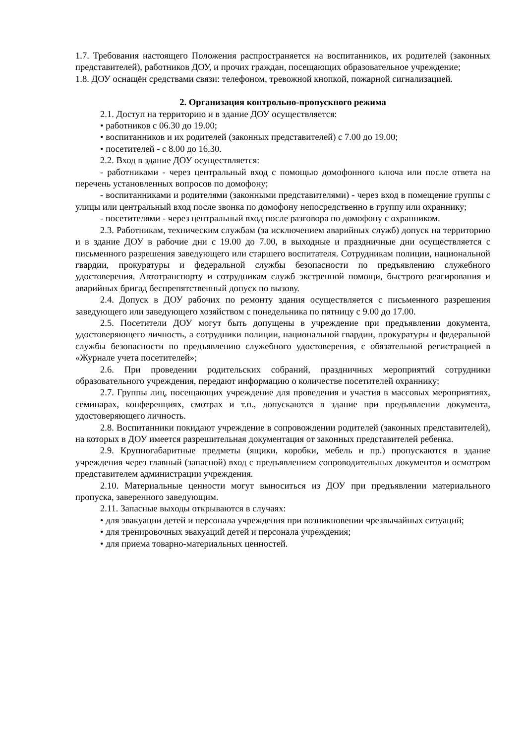1.7. Требования настоящего Положения распространяется на воспитанников, их родителей (законных представителей), работников ДОУ, и прочих граждан, посещающих образовательное учреждение;
1.8. ДОУ оснащён средствами связи: телефоном, тревожной кнопкой, пожарной сигнализацией.
2. Организация контрольно-пропускного режима
2.1. Доступ на территорию и в здание ДОУ осуществляется:
• работников с 06.30 до 19.00;
• воспитанников и их родителей (законных представителей) с 7.00 до 19.00;
• посетителей - с 8.00 до 16.30.
2.2. Вход в здание ДОУ осуществляется:
- работниками - через центральный вход с помощью домофонного ключа или после ответа на перечень установленных вопросов по домофону;
- воспитанниками и родителями (законными представителями) - через вход в помещение группы с улицы или центральный вход после звонка по домофону непосредственно в группу или охраннику;
- посетителями - через центральный вход после разговора по домофону с охранником.
2.3. Работникам, техническим службам (за исключением аварийных служб) допуск на территорию и в здание ДОУ в рабочие дни с 19.00 до 7.00, в выходные и праздничные дни осуществляется с письменного разрешения заведующего или старшего воспитателя. Сотрудникам полиции, национальной гвардии, прокуратуры и федеральной службы безопасности по предъявлению служебного удостоверения. Автотранспорту и сотрудникам служб экстренной помощи, быстрого реагирования и аварийных бригад беспрепятственный допуск по вызову.
2.4. Допуск в ДОУ рабочих по ремонту здания осуществляется с письменного разрешения заведующего или заведующего хозяйством с понедельника по пятницу с 9.00 до 17.00.
2.5. Посетители ДОУ могут быть допущены в учреждение при предъявлении документа, удостоверяющего личность, а сотрудники полиции, национальной гвардии, прокуратуры и федеральной службы безопасности по предъявлению служебного удостоверения, с обязательной регистрацией в «Журнале учета посетителей»;
2.6. При проведении родительских собраний, праздничных мероприятий сотрудники образовательного учреждения, передают информацию о количестве посетителей охраннику;
2.7. Группы лиц, посещающих учреждение для проведения и участия в массовых мероприятиях, семинарах, конференциях, смотрах и т.п., допускаются в здание при предъявлении документа, удостоверяющего личность.
2.8. Воспитанники покидают учреждение в сопровождении родителей (законных представителей), на которых в ДОУ имеется разрешительная документация от законных представителей ребенка.
2.9. Крупногабаритные предметы (ящики, коробки, мебель и пр.) пропускаются в здание учреждения через главный (запасной) вход с предъявлением сопроводительных документов и осмотром представителем администрации учреждения.
2.10. Материальные ценности могут выноситься из ДОУ при предъявлении материального пропуска, заверенного заведующим.
2.11. Запасные выходы открываются в случаях:
• для эвакуации детей и персонала учреждения при возникновении чрезвычайных ситуаций;
• для тренировочных эвакуаций детей и персонала учреждения;
• для приема товарно-материальных ценностей.